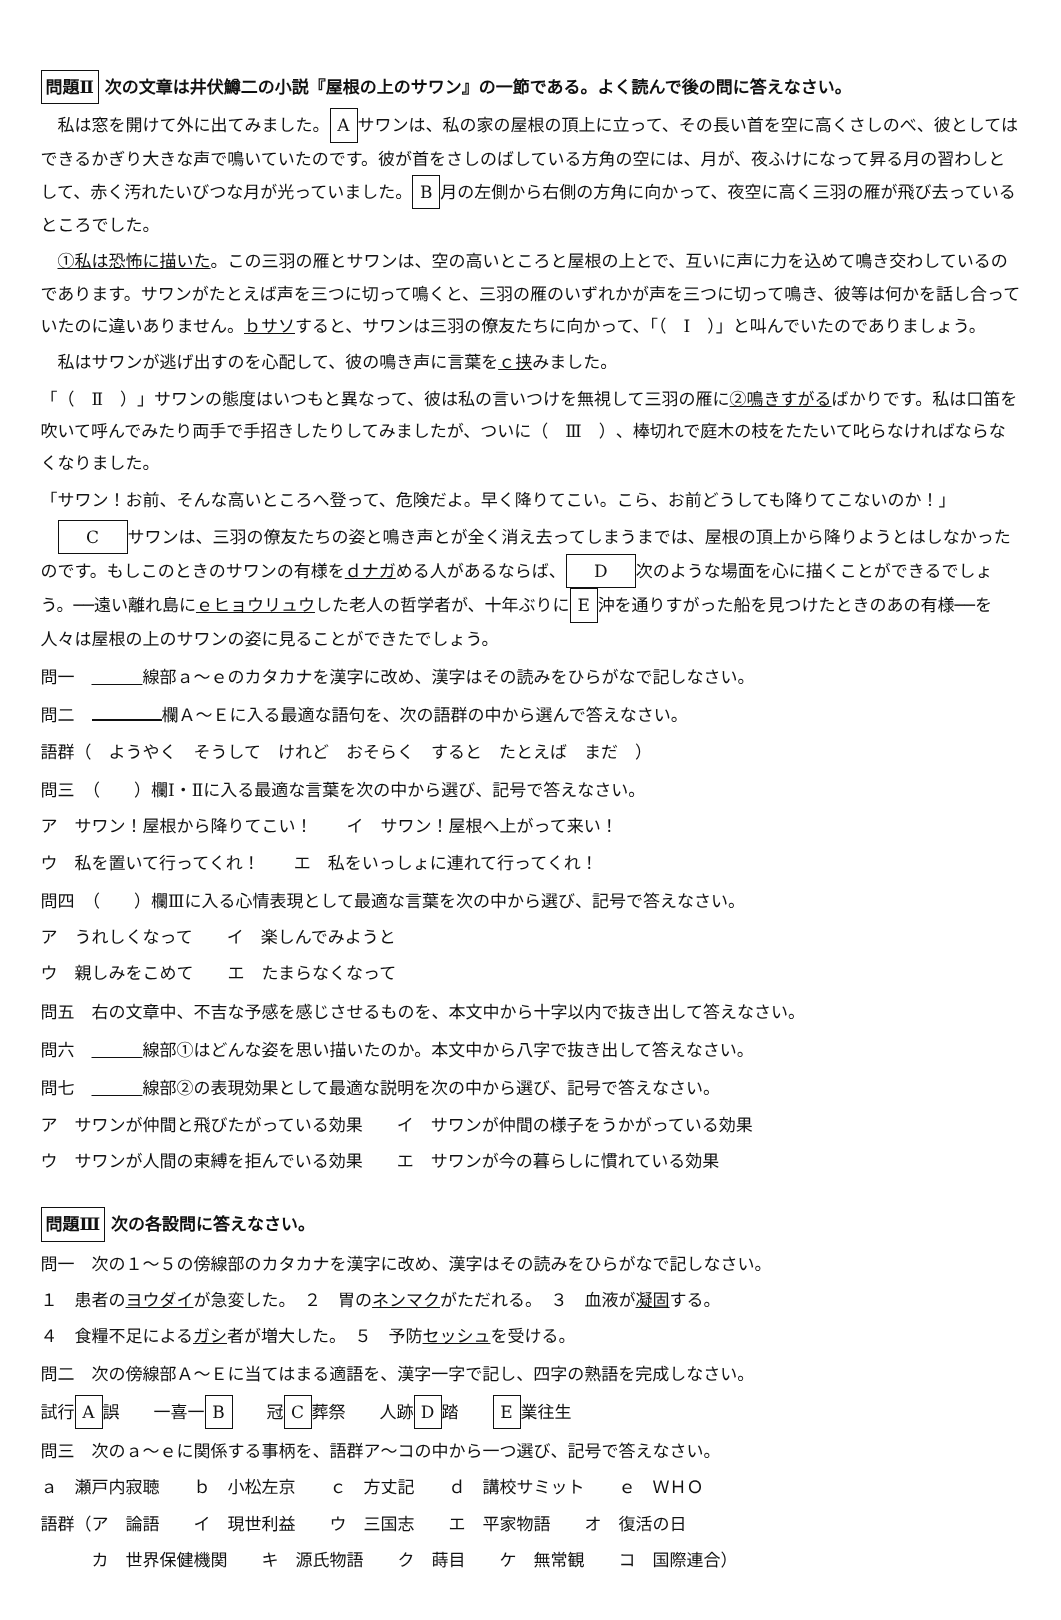問題Ⅱ 次の文章は井伏鱒二の小説『屋根の上のサワン』の一節である。よく読んで後の問に答えなさい。
　私は窓を開けて外に出てみました。 A サワンは、私の家の屋根の頂上に立って、その長い首を空に高くさしのべ、彼としてはできるかぎり大きな声で鳴いていたのです。彼が首をさしのばしている方角の空には、月が、夜ふけになって昇る月の習わしとして、赤く汚れたいびつな月が光っていました。 B 月の左側から右側の方角に向かって、夜空に高く三羽の雁が飛び去っているところでした。
　①私は恐怖に描いた。この三羽の雁とサワンは、空の高いところと屋根の上とで、互いに声に力を込めて鳴き交わしているのであります。サワンがたとえば声を三つに切って鳴くと、三羽の雁のいずれかが声を三つに切って鳴き、彼等は何かを話し合っていたのに違いありません。ｂサソすると、サワンは三羽の僚友たちに向かって、「（　Ⅰ　）」と叫んでいたのでありましょう。
　私はサワンが逃げ出すのを心配して、彼の鳴き声に言葉をｃ挟みました。
「（　Ⅱ　）」サワンの態度はいつもと異なって、彼は私の言いつけを無視して三羽の雁に②鳴きすがるばかりです。私は口笛を吹いて呼んでみたり両手で手招きしたりしてみましたが、ついに（　Ⅲ　）、棒切れで庭木の枝をたたいて叱らなければならなくなりました。
「サワン！お前、そんな高いところへ登って、危険だよ。早く降りてこい。こら、お前どうしても降りてこないのか！」
　Cサワンは、三羽の僚友たちの姿と鳴き声とが全く消え去ってしまうまでは、屋根の頂上から降りようとはしなかったのです。もしこのときのサワンの有様をｄナガめる人があるならば、 D 次のような場面を心に描くことができるでしょう。──遠い離れ島にｅヒョウリュウした老人の哲学者が、十年ぶりに E 沖を通りすがった船を見つけたときのあの有様──を人々は屋根の上のサワンの姿に見ることができたでしょう。
問一　　　　 線部ａ～ｅのカタカナを漢字に改め、漢字はその読みをひらがなで記しなさい。
問二　 欄Ａ～Ｅに入る最適な語句を、次の語群の中から選んで答えなさい。
語群（　ようやく　そうして　けれど　おそらく　すると　たとえば　まだ　）
問三　（　　）欄Ⅰ・Ⅱに入る最適な言葉を次の中から選び、記号で答えなさい。
ア　サワン！屋根から降りてこい！　　イ　サワン！屋根へ上がって来い！
ウ　私を置いて行ってくれ！　　エ　私をいっしょに連れて行ってくれ！
問四　（　　）欄Ⅲに入る心情表現として最適な言葉を次の中から選び、記号で答えなさい。
ア　うれしくなって　　イ　楽しんでみようと
ウ　親しみをこめて　　エ　たまらなくなって
問五　右の文章中、不吉な予感を感じさせるものを、本文中から十字以内で抜き出して答えなさい。
問六　　　　 線部①はどんな姿を思い描いたのか。本文中から八字で抜き出して答えなさい。
問七　　　　 線部②の表現効果として最適な説明を次の中から選び、記号で答えなさい。
ア　サワンが仲間と飛びたがっている効果　　イ　サワンが仲間の様子をうかがっている効果
ウ　サワンが人間の束縛を拒んでいる効果　　エ　サワンが今の暮らしに慣れている効果
問題Ⅲ 次の各設問に答えなさい。
問一　次の１～５の傍線部のカタカナを漢字に改め、漢字はその読みをひらがなで記しなさい。
１　患者のヨウダイが急変した。　２　胃のネンマクがただれる。　３　血液が凝固する。
４　食糧不足によるガシ者が増大した。　５　予防セッシュを受ける。
問二　次の傍線部Ａ～Ｅに当てはまる適語を、漢字一字で記し、四字の熟語を完成しなさい。
試行 A 誤　　一喜一 B　　冠 C 葬祭　　人跡 D 踏　　E 業往生
問三　次のａ～ｅに関係する事柄を、語群ア～コの中から一つ選び、記号で答えなさい。
ａ　瀬戸内寂聴　　ｂ　小松左京　　ｃ　方丈記　　ｄ　講校サミット　　ｅ　ＷＨＯ
語群（ア　論語　　イ　現世利益　　ウ　三国志　　エ　平家物語　　オ　復活の日
　　　カ　世界保健機関　　キ　源氏物語　　ク　蒔目　　ケ　無常観　　コ　国際連合）